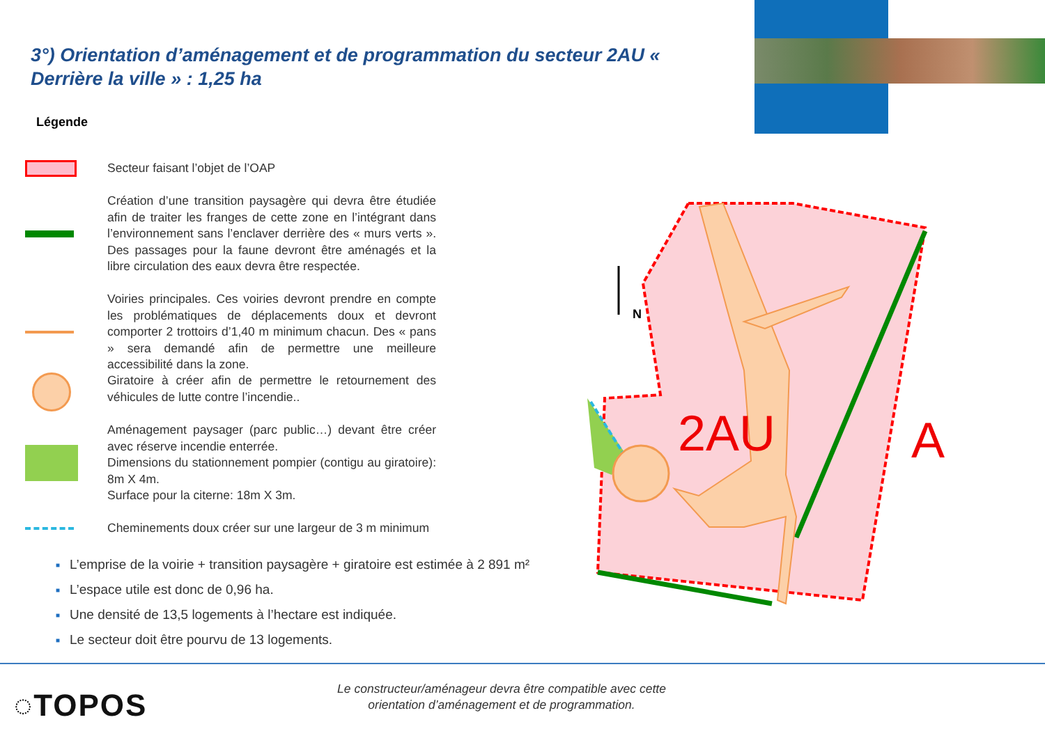3°) Orientation d’aménagement et de programmation du secteur 2AU « Derrière la ville » : 1,25 ha
Légende
Secteur faisant l’objet de l’OAP
Création d’une transition paysagère qui devra être étudiée afin de traiter les franges de cette zone en l’intégrant dans l’environnement sans l’enclaver derrière des « murs verts ». Des passages pour la faune devront être aménagés et la libre circulation des eaux devra être respectée.
Voiries principales. Ces voiries devront prendre en compte les problématiques de déplacements doux et devront comporter 2 trottoirs d’1,40 m minimum chacun. Des « pans » sera demandé afin de permettre une meilleure accessibilité dans la zone.
Giratoire à créer afin de permettre le retournement des véhicules de lutte contre l’incendie..
Aménagement paysager (parc public…) devant être créer avec réserve incendie enterrée.
Dimensions du stationnement pompier (contigu au giratoire): 8m X 4m.
Surface pour la citerne: 18m X 3m.
Cheminements doux créer sur une largeur de 3 m minimum
■ L’emprise de la voirie + transition paysagère + giratoire est estimée à 2 891 m²
■ L’espace utile est donc de 0,96 ha.
■ Une densité de 13,5 logements à l’hectare est indiquée.
■ Le secteur doit être pourvu de 13 logements.
2AU
A
N
◌TOPOS
Le constructeur/aménageur devra être compatible avec cette orientation d’aménagement et de programmation.